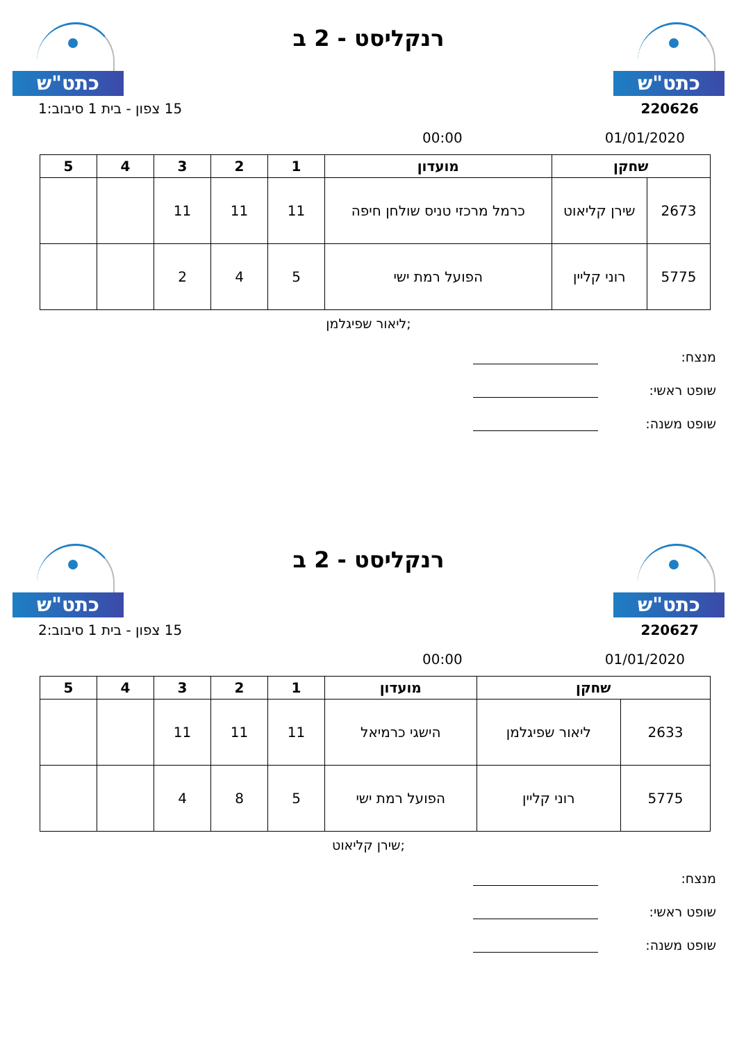כתט"ש
רנקליסט - 2 ב
כתט"ש
220626 15 צפון - בית 1 סיבוב:1
01/01/2020 00:00
| שחקן | | מועדון | 1 | 2 | 3 | 4 | 5 |
| --- | --- | --- | --- | --- | --- | --- | --- |
| 2673 | שירן קליאוט | כרמל מרכזי טניס שולחן חיפה | 11 | 11 | 11 | | |
| 5775 | רוני קליין | הפועל רמת ישי | 5 | 4 | 2 | | |
ליאור שפיגלמן;
מנצח:
שופט ראשי:
שופט משנה:
כתט"ש
רנקליסט - 2 ב
כתט"ש
220627 15 צפון - בית 1 סיבוב:2
01/01/2020 00:00
| שחקן | | מועדון | 1 | 2 | 3 | 4 | 5 |
| --- | --- | --- | --- | --- | --- | --- | --- |
| 2633 | ליאור שפיגלמן | הישגי כרמיאל | 11 | 11 | 11 | | |
| 5775 | רוני קליין | הפועל רמת ישי | 5 | 8 | 4 | | |
שירן קליאוט;
מנצח:
שופט ראשי:
שופט משנה: